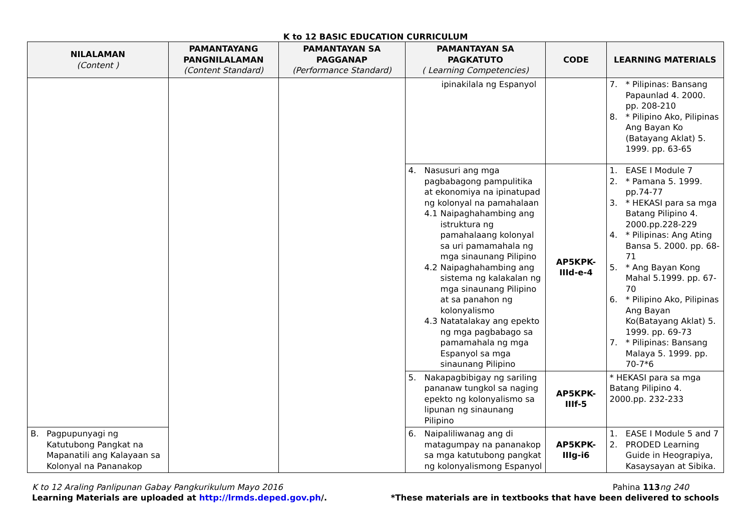K to 12 BASIC EDUCATION CURRICULUM
| NILALAMAN (Content ) | PAMANTAYANG PANGNILALAMAN (Content Standard) | PAMANTAYAN SA PAGGANAP (Performance Standard) | PAMANTAYAN SA PAGKATUTO ( Learning Competencies) | CODE | LEARNING MATERIALS |
| --- | --- | --- | --- | --- | --- |
| | | | ipinakilala ng Espanyol | | 7. * Pilipinas: Bansang Papaunlad 4. 2000. pp. 208-210 8. * Pilipino Ako, Pilipinas Ang Bayan Ko (Batayang Aklat) 5. 1999. pp. 63-65 |
| | | | 4. Nasusuri ang mga pagbabagong pampulitika at ekonomiya na ipinatupad ng kolonyal na pamahalaan 4.1 Naipaghahambing ang istruktura ng pamahalaang kolonyal sa uri pamamahala ng mga sinaunang Pilipino 4.2 Naipaghahambing ang sistema ng kalakalan ng mga sinaunang Pilipino at sa panahon ng kolonyalismo 4.3 Natatalakay ang epekto ng mga pagbabago sa pamamahala ng mga Espanyol sa mga sinaunang Pilipino | AP5KPK-IIId-e-4 | 1. EASE I Module 7 2. * Pamana 5. 1999. pp.74-77 3. * HEKASI para sa mga Batang Pilipino 4. 2000.pp.228-229 4. * Pilipinas: Ang Ating Bansa 5. 2000. pp. 68-71 5. * Ang Bayan Kong Mahal 5.1999. pp. 67-70 6. * Pilipino Ako, Pilipinas Ang Bayan Ko(Batayang Aklat) 5. 1999. pp. 69-73 7. * Pilipinas: Bansang Malaya 5. 1999. pp. 70-7*6 |
| | | | 5. Nakapagbibigay ng sariling pananaw tungkol sa naging epekto ng kolonyalismo sa lipunan ng sinaunang Pilipino | AP5KPK-IIIf-5 | * HEKASI para sa mga Batang Pilipino 4. 2000.pp. 232-233 |
| B. Pagpupunyagi ng Katutubong Pangkat na Mapanatili ang Kalayaan sa Kolonyal na Pananakop | | | 6. Naipaliliwanag ang di matagumpay na pananakop sa mga katutubong pangkat ng kolonyalismong Espanyol | AP5KPK-IIIg-i6 | 1. EASE I Module 5 and 7 2. PRODED Learning Guide in Heograpiya, Kasaysayan at Sibika. |
K to 12 Araling Panlipunan Gabay Pangkurikulum Mayo 2016
Learning Materials are uploaded at http://lrmds.deped.gov.ph/.
Pahina 113 ng 240
*These materials are in textbooks that have been delivered to schools